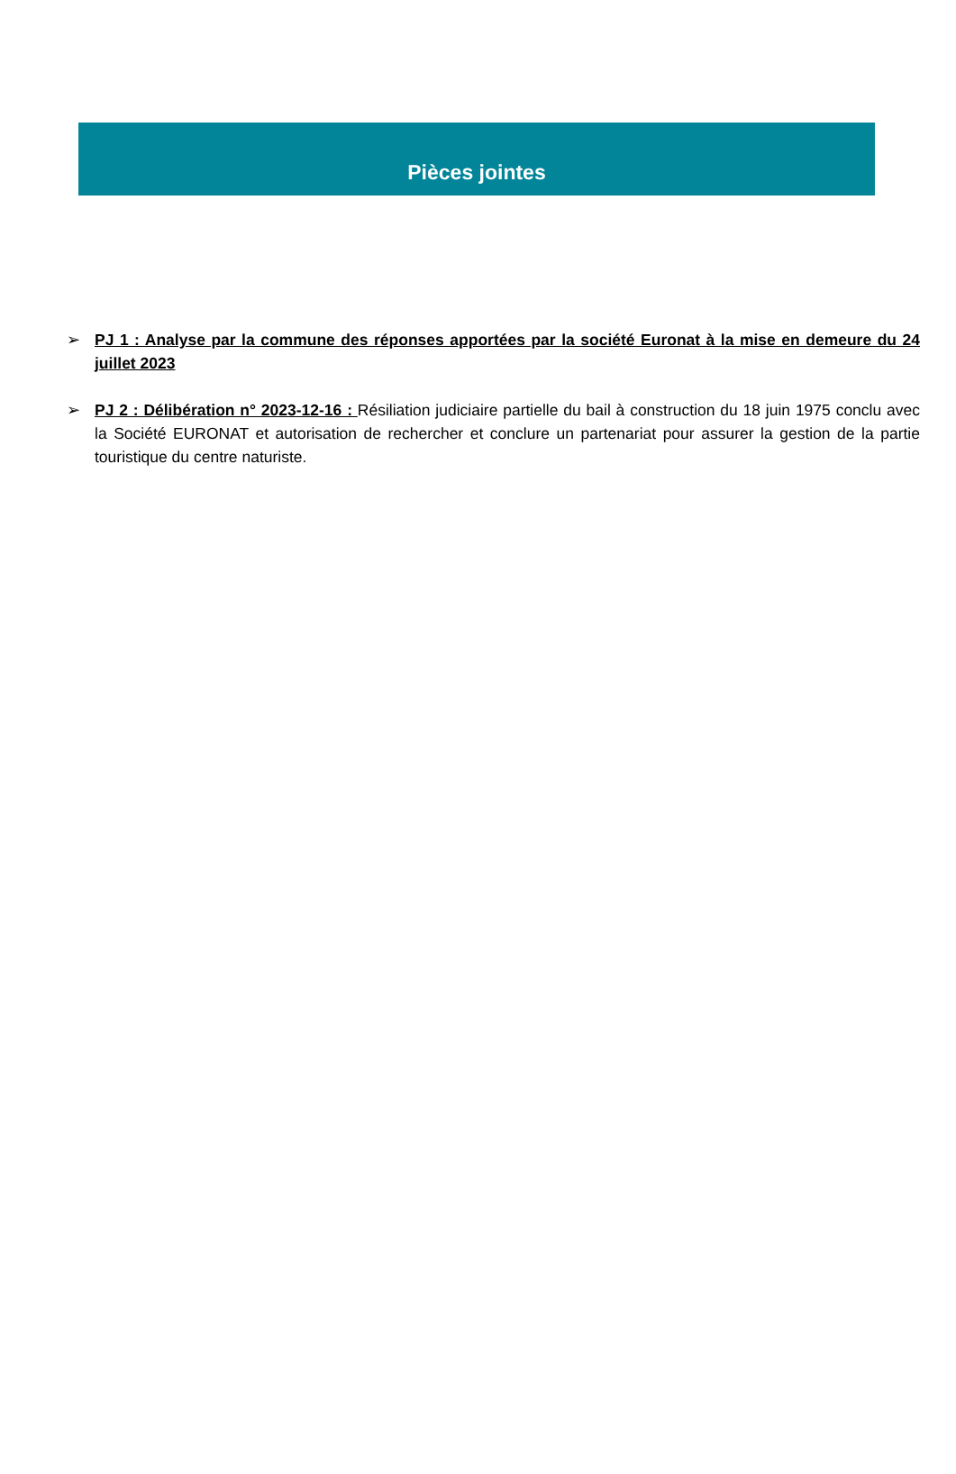Pièces jointes
➢ PJ 1 : Analyse par la commune des réponses apportées par la société Euronat à la mise en demeure du 24 juillet 2023
➢ PJ 2 : Délibération n° 2023-12-16 : Résiliation judiciaire partielle du bail à construction du 18 juin 1975 conclu avec la Société EURONAT et autorisation de rechercher et conclure un partenariat pour assurer la gestion de la partie touristique du centre naturiste.